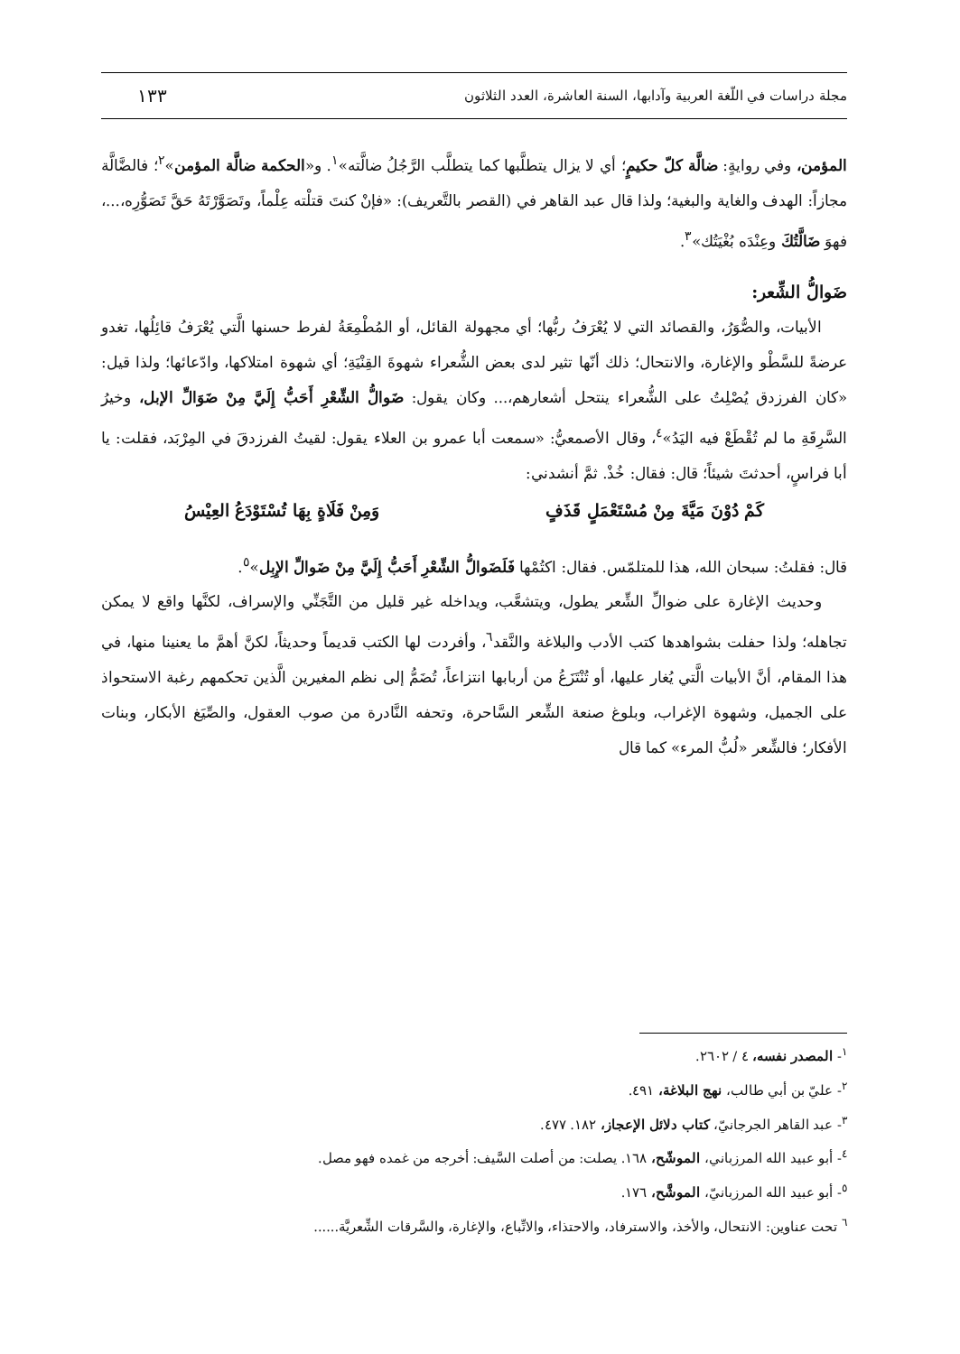مجلة دراسات في اللّغة العربية وآدابها، السنة العاشرة، العدد الثلاثون ١٣٣
المؤمن، وفي روايةٍ: ضالَّة كلّ حكيمٍ؛ أي لا يزال يتطلَّبها كما يتطلَّب الرَّجُلُ ضالَّته»<sup>١</sup>. و«الحكمة ضالَّة المؤمن»<sup>٢</sup>؛ فالضَّالَّة مجازاً: الهدف والغاية والبغية؛ ولذا قال عبد القاهر في (القصر بالتَّعريف): «فإنْ كنتَ قتلْته عِلْماً، وتَصَوَّرْتَهُ حَقَّ تَصَوُّرِه،...، فهوَ ضَالَّتُكَ وعِنْدَه بُغْيَتُك»<sup>٣</sup>.
ضَوالُّ الشِّعر:
الأبيات، والصُّوَرُ، والقصائد التي لا يُعْرَفُ ربُّها؛ أي مجهولة القائل، أو المُطْمِعَةُ لفرط حسنها الَّتي يُعْرَفُ قائِلُها، تغدو عرضةً للسَّطْو والإغارة، والانتحال؛ ذلك أنّها تثير لدى بعض الشُّعراء شهوةَ القِنْيَةِ؛ أي شهوة امتلاكها، وادّعائها؛ ولذا قيل: «كان الفرزدق يُصْلِتُ على الشُّعراء ينتحل أشعارهم،... وكان يقول: ضَوالُّ الشِّعْرِ أَحَبُّ إِلَيَّ مِنْ ضَوَالِّ الإبل، وخيرُ السَّرِقَةِ ما لم تُقْطَعْ فيه اليَدُ»<sup>٤</sup>، وقال الأصمعيُّ: «سمعت أبا عمرو بن العلاء يقول: لقيتُ الفرزدقَ في المِرْبَد، فقلت: يا أبا فراسٍ، أحدثتَ شيئاً؛ قال: فقال: خُذْ. ثمَّ أنشدني:
كَمْ دُوْنَ مَيَّةَ مِنْ مُسْتَعْمَلٍ قَذَفٍ وَمِنْ فَلَاةٍ بِهَا تُسْتَوْدَعُ العِيْسُ
قال: فقلتُ: سبحان الله، هذا للمتلمّس. فقال: اكتُمْها فَلَضَوالُّ الشِّعْرِ أَحَبُّ إِلَيَّ مِنْ ضَوالِّ الإِبِل»<sup>٥</sup>.
وحديث الإغارة على ضوالِّ الشِّعر يطول، ويتشعَّب، ويداخله غير قليل من التَّجَنِّي والإسراف، لكنَّها واقع لا يمكن تجاهله؛ ولذا حفلت بشواهدها كتب الأدب والبلاغة والنَّقد<sup>٦</sup>، وأفردت لها الكتب قديماً وحديثاً، لكنَّ أهمَّ ما يعنينا منها، في هذا المقام، أنَّ الأبيات الَّتي يُغار عليها، أو تُنْتَزَعُ من أربابها انتزاعاً، تُضَمُّ إلى نظم المغيرين الَّذين تحكمهم رغبة الاستحواذ على الجميل، وشهوة الإغراب، وبلوغ صنعة الشِّعر السَّاحرة، وتحفه النَّادرة من صوب العقول، والصِّيَغ الأبكار، وبنات الأفكار؛ فالشِّعر «لُبُّ المرء» كما قال
<sup>١</sup>- المصدر نفسه، ٤ / ٢٦٠٢.
<sup>٢</sup>- عليّ بن أبي طالب، نهج البلاغة، ٤٩١.
<sup>٣</sup>- عبد القاهر الجرجانيّ، كتاب دلائل الإعجاز، ١٨٢. ٤٧٧.
<sup>٤</sup>- أبو عبيد الله المرزباني، الموشّح، ١٦٨. يصلت: من أصلت السَّيف: أخرجه من غمده فهو مصل.
<sup>٥</sup>- أبو عبيد الله المرزبانيّ، الموشَّح، ١٧٦.
<sup>٦</sup> تحت عناوين: الانتحال، والأخذ، والاسترفاد، والاحتذاء، والاتِّباع، والإغارة، والسَّرقات الشِّعريَّة......